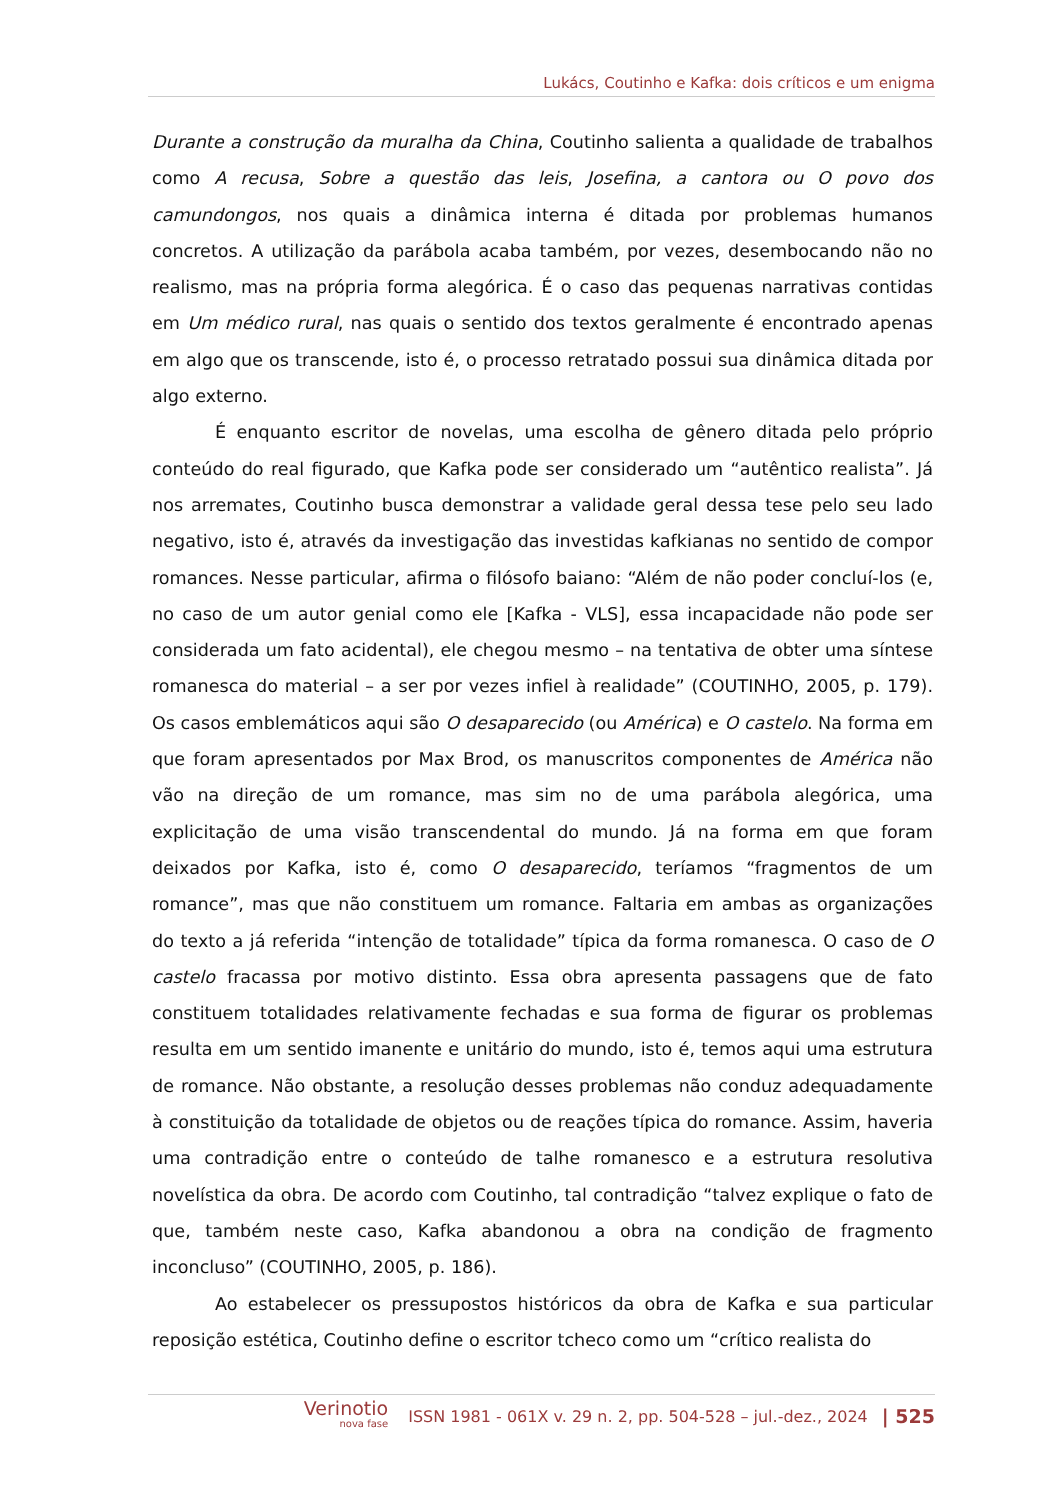Lukács, Coutinho e Kafka: dois críticos e um enigma
Durante a construção da muralha da China, Coutinho salienta a qualidade de trabalhos como A recusa, Sobre a questão das leis, Josefina, a cantora ou O povo dos camundongos, nos quais a dinâmica interna é ditada por problemas humanos concretos. A utilização da parábola acaba também, por vezes, desembocando não no realismo, mas na própria forma alegórica. É o caso das pequenas narrativas contidas em Um médico rural, nas quais o sentido dos textos geralmente é encontrado apenas em algo que os transcende, isto é, o processo retratado possui sua dinâmica ditada por algo externo.
É enquanto escritor de novelas, uma escolha de gênero ditada pelo próprio conteúdo do real figurado, que Kafka pode ser considerado um “autêntico realista”. Já nos arremates, Coutinho busca demonstrar a validade geral dessa tese pelo seu lado negativo, isto é, através da investigação das investidas kafkianas no sentido de compor romances. Nesse particular, afirma o filósofo baiano: “Além de não poder concluí-los (e, no caso de um autor genial como ele [Kafka - VLS], essa incapacidade não pode ser considerada um fato acidental), ele chegou mesmo – na tentativa de obter uma síntese romanesca do material – a ser por vezes infiel à realidade” (COUTINHO, 2005, p. 179). Os casos emblemáticos aqui são O desaparecido (ou América) e O castelo. Na forma em que foram apresentados por Max Brod, os manuscritos componentes de América não vão na direção de um romance, mas sim no de uma parábola alegórica, uma explicitação de uma visão transcendental do mundo. Já na forma em que foram deixados por Kafka, isto é, como O desaparecido, teríamos “fragmentos de um romance”, mas que não constituem um romance. Faltaria em ambas as organizações do texto a já referida “intenção de totalidade” típica da forma romanesca. O caso de O castelo fracassa por motivo distinto. Essa obra apresenta passagens que de fato constituem totalidades relativamente fechadas e sua forma de figurar os problemas resulta em um sentido imanente e unitário do mundo, isto é, temos aqui uma estrutura de romance. Não obstante, a resolução desses problemas não conduz adequadamente à constituição da totalidade de objetos ou de reações típica do romance. Assim, haveria uma contradição entre o conteúdo de talhe romanesco e a estrutura resolutiva novelística da obra. De acordo com Coutinho, tal contradição “talvez explique o fato de que, também neste caso, Kafka abandonou a obra na condição de fragmento inconcluso” (COUTINHO, 2005, p. 186).
Ao estabelecer os pressupostos históricos da obra de Kafka e sua particular reposição estética, Coutinho define o escritor tcheco como um “crítico realista do
Verinotio
nova fase
ISSN 1981 - 061X v. 29 n. 2, pp. 504-528 – jul.-dez., 2024 | 525